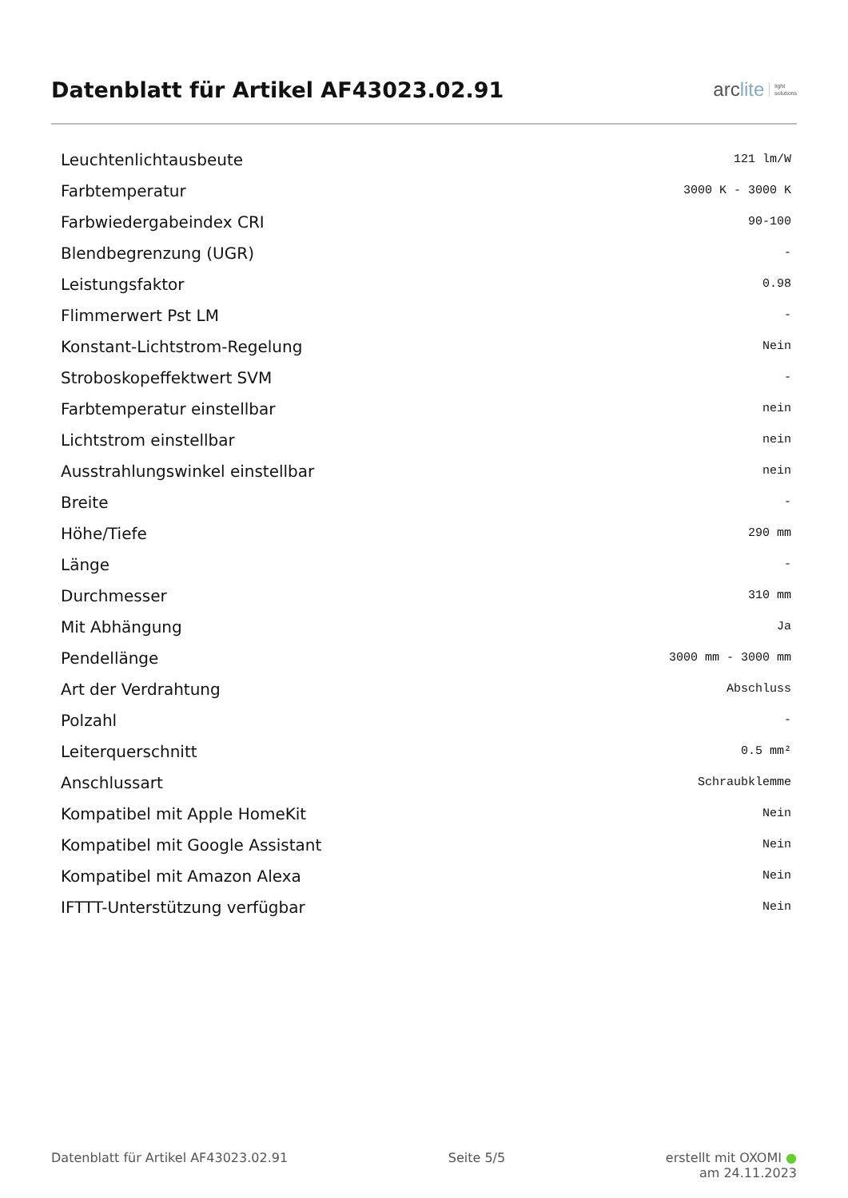Datenblatt für Artikel AF43023.02.91
arc lite light
solutions
| Leuchtenlichtausbeute | 121 lm/W |
| Farbtemperatur | 3000 K - 3000 K |
| Farbwiedergabeindex CRI | 90-100 |
| Blendbegrenzung (UGR) | - |
| Leistungsfaktor | 0.98 |
| Flimmerwert Pst LM | - |
| Konstant-Lichtstrom-Regelung | Nein |
| Stroboskopeffektwert SVM | - |
| Farbtemperatur einstellbar | nein |
| Lichtstrom einstellbar | nein |
| Ausstrahlungswinkel einstellbar | nein |
| Breite | - |
| Höhe/Tiefe | 290 mm |
| Länge | - |
| Durchmesser | 310 mm |
| Mit Abhängung | Ja |
| Pendellänge | 3000 mm - 3000 mm |
| Art der Verdrahtung | Abschluss |
| Polzahl | - |
| Leiterquerschnitt | 0.5 mm² |
| Anschlussart | Schraubklemme |
| Kompatibel mit Apple HomeKit | Nein |
| Kompatibel mit Google Assistant | Nein |
| Kompatibel mit Amazon Alexa | Nein |
| IFTTT-Unterstützung verfügbar | Nein |
Datenblatt für Artikel AF43023.02.91
Seite 5/5 erstellt mit OXOMI ●
am 24.11.2023